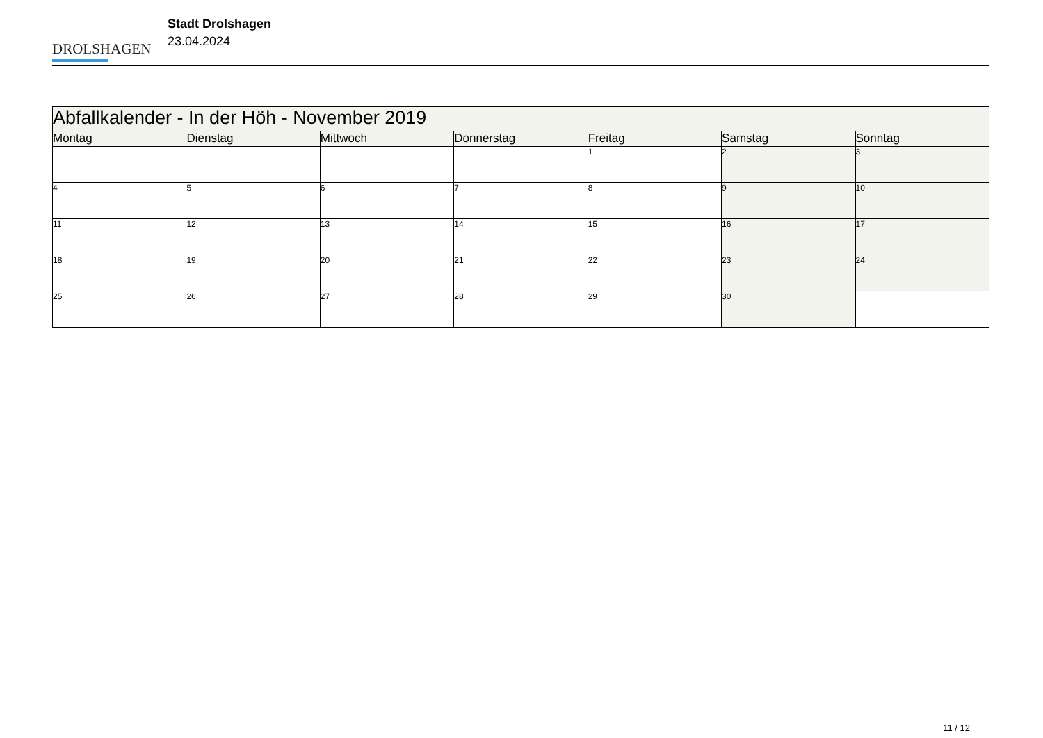DROLSHAGEN
Stadt Drolshagen
23.04.2024
| Abfallkalender - In der Höh - November 2019 | | | | | | |
| --- | --- | --- | --- | --- | --- | --- |
| Montag | Dienstag | Mittwoch | Donnerstag | Freitag | Samstag | Sonntag |
| | | | | 1 | 2 | 3 |
| 4 | 5 | 6 | 7 | 8 | 9 | 10 |
| 11 | 12 | 13 | 14 | 15 | 16 | 17 |
| 18 | 19 | 20 | 21 | 22 | 23 | 24 |
| 25 | 26 | 27 | 28 | 29 | 30 | |
11 / 12